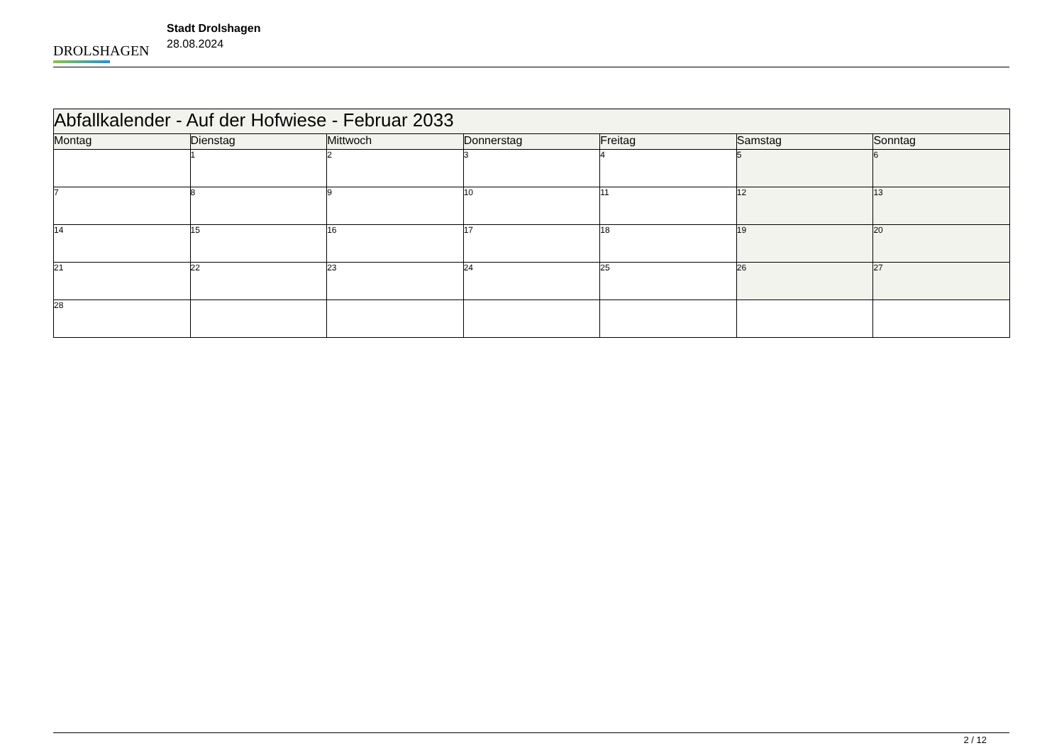DROLSHAGEN
Stadt Drolshagen
28.08.2024
| Abfallkalender - Auf der Hofwiese - Februar 2033 | | | | | | |
| --- | --- | --- | --- | --- | --- | --- |
| Montag | Dienstag | Mittwoch | Donnerstag | Freitag | Samstag | Sonntag |
| | 1 | 2 | 3 | 4 | 5 | 6 |
| 7 | 8 | 9 | 10 | 11 | 12 | 13 |
| 14 | 15 | 16 | 17 | 18 | 19 | 20 |
| 21 | 22 | 23 | 24 | 25 | 26 | 27 |
| 28 | | | | | | |
2 / 12